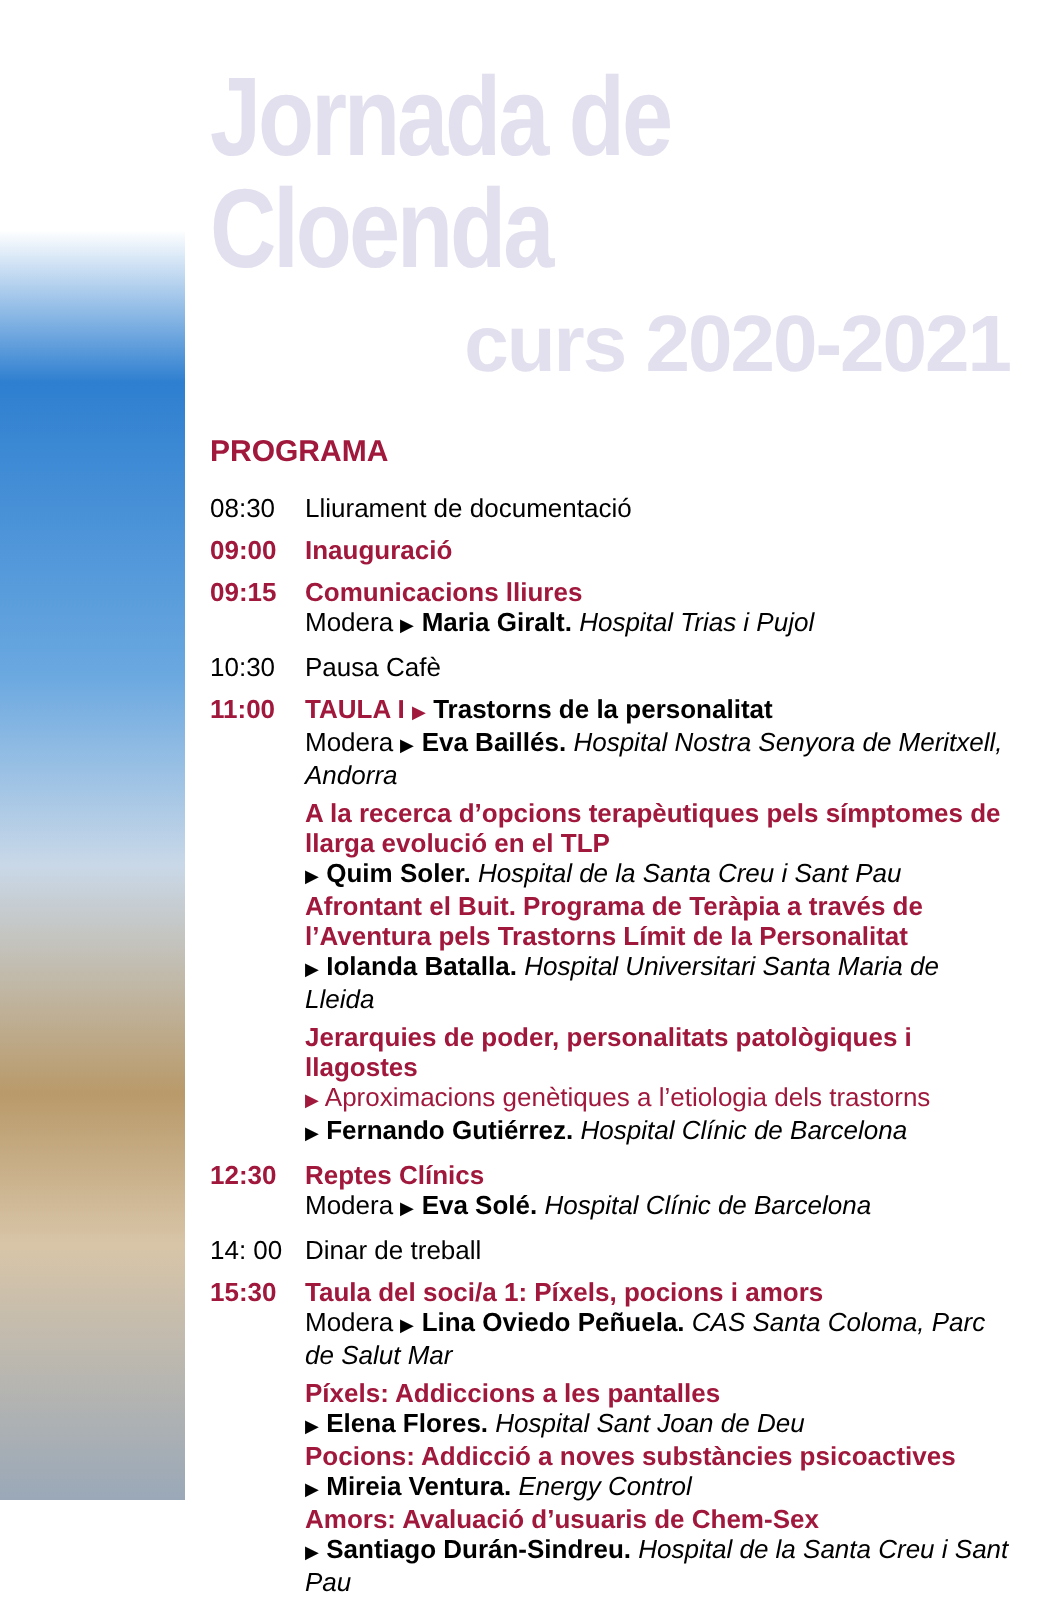Jornada de Cloenda
curs 2020-2021
PROGRAMA
08:30 Lliurament de documentació
09:00 Inauguració
09:15 Comunicacions lliures
Modera ▶ Maria Giralt. Hospital Trias i Pujol
10:30 Pausa Cafè
11:00 TAULA I ▶ Trastorns de la personalitat
Modera ▶ Eva Baillés. Hospital Nostra Senyora de Meritxell, Andorra
A la recerca d’opcions terapèutiques pels símptomes de llarga evolució en el TLP
▶ Quim Soler. Hospital de la Santa Creu i Sant Pau
Afrontant el Buit. Programa de Teràpia a través de l’Aventura pels Trastorns Límit de la Personalitat
▶ Iolanda Batalla. Hospital Universitari Santa Maria de Lleida
Jerarquies de poder, personalitats patològiques i llagostes
▶ Aproximacions genètiques a l’etiologia dels trastorns
▶ Fernando Gutiérrez. Hospital Clínic de Barcelona
12:30 Reptes Clínics
Modera ▶ Eva Solé. Hospital Clínic de Barcelona
14: 00 Dinar de treball
15:30 Taula del soci/a 1: Píxels, pocions i amors
Modera ▶ Lina Oviedo Peñuela. CAS Santa Coloma, Parc de Salut Mar
Píxels: Addiccions a les pantalles
▶ Elena Flores. Hospital Sant Joan de Deu
Pocions: Addicció a noves substàncies psicoactives
▶ Mireia Ventura. Energy Control
Amors: Avaluació d’usuaris de Chem-Sex
▶ Santiago Durán-Sindreu. Hospital de la Santa Creu i Sant Pau